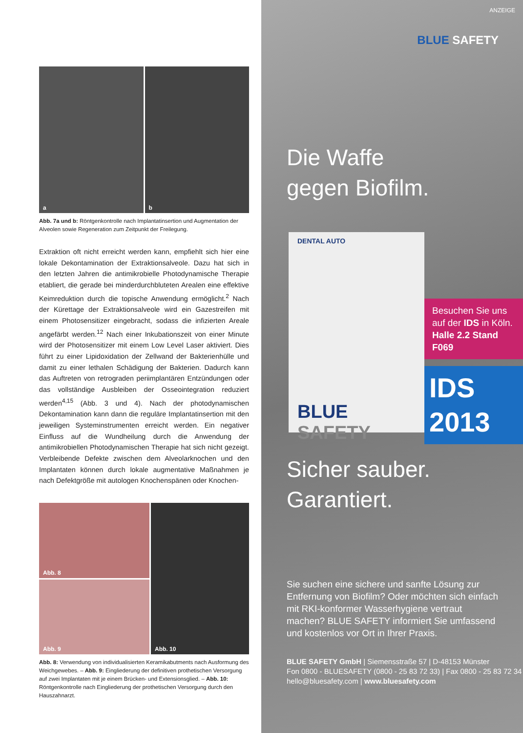a
b
Abb. 7a und b: Röntgenkontrolle nach Implantatinsertion und Augmentation der Alveolen sowie Regeneration zum Zeitpunkt der Freilegung.
Extraktion oft nicht erreicht werden kann, empfiehlt sich hier eine lokale Dekontamination der Extraktionsalveole. Dazu hat sich in den letzten Jahren die antimikrobielle Photodynamische Therapie etabliert, die gerade bei minderdurchbluteten Arealen eine effektive Keimreduktion durch die topische Anwendung ermöglicht.<sup>2</sup> Nach der Kürettage der Extraktionsalveole wird ein Gazestreifen mit einem Photosensitizer eingebracht, sodass die infizierten Areale angefärbt werden.<sup>12</sup> Nach einer Inkubationszeit von einer Minute wird der Photosensitizer mit einem Low Level Laser aktiviert. Dies führt zu einer Lipidoxidation der Zellwand der Bakterienhülle und damit zu einer lethalen Schädigung der Bakterien. Dadurch kann das Auftreten von retrograden periimplantären Entzündungen oder das vollständige Ausbleiben der Osseointegration reduziert werden<sup>4,15</sup> (Abb. 3 und 4). Nach der photodynamischen Dekontamination kann dann die reguläre Implantatinsertion mit den jeweiligen Systeminstrumenten erreicht werden. Ein negativer Einfluss auf die Wundheilung durch die Anwendung der antimikrobiellen Photodynamischen Therapie hat sich nicht gezeigt. Verbleibende Defekte zwischen dem Alveolarknochen und den Implantaten können durch lokale augmentative Maßnahmen je nach Defektgröße mit autologen Knochenspänen oder Knochen-
Abb. 8
Abb. 9
Abb. 10
Abb. 8: Verwendung von individualisierten Keramikabutments nach Ausformung des Weichgewebes. – Abb. 9: Eingliederung der definitiven prothetischen Versorgung auf zwei Implantaten mit je einem Brücken- und Extensionsglied. – Abb. 10: Röntgenkontrolle nach Eingliederung der prothetischen Versorgung durch den Hauszahnarzt.
ANZEIGE
BLUE SAFETY
Die Waffe
gegen Biofilm.
DENTAL AUTO
BLUE SAFETY
Besuchen Sie uns auf der IDS in Köln. Halle 2.2 Stand F069
IDS
2013
Sicher sauber.
Garantiert.
Sie suchen eine sichere und sanfte Lösung zur Entfernung von Biofilm? Oder möchten sich einfach mit RKI-konformer Wasserhygiene vertraut machen? BLUE SAFETY informiert Sie umfassend und kostenlos vor Ort in Ihrer Praxis.
BLUE SAFETY GmbH | Siemensstraße 57 | D-48153 Münster
Fon 0800 - BLUESAFETY (0800 - 25 83 72 33) | Fax 0800 - 25 83 72 34
hello@bluesafety.com | www.bluesafety.com